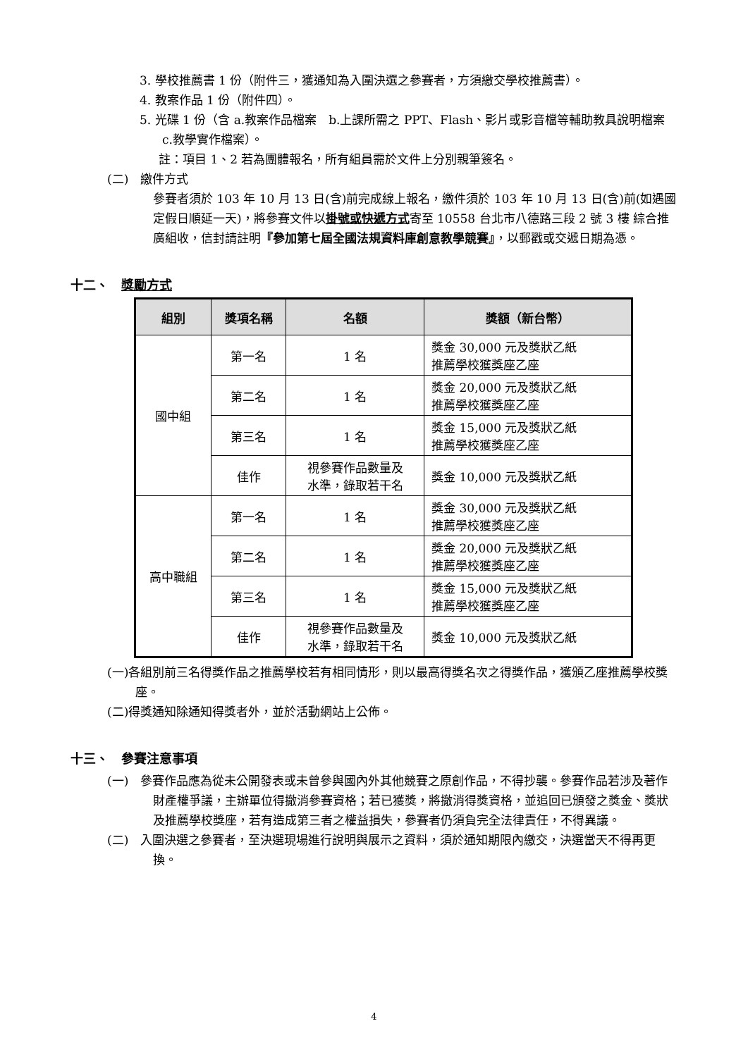3. 學校推薦書 1 份（附件三，獲通知為入圍決選之參賽者，方須繳交學校推薦書）。
4. 教案作品 1 份（附件四）。
5. 光碟 1 份（含 a.教案作品檔案　b.上課所需之 PPT、Flash、影片或影音檔等輔助教具說明檔案　c.教學實作檔案）。
註：項目 1、2 若為團體報名，所有組員需於文件上分別親筆簽名。
(二)　繳件方式
參賽者須於 103 年 10 月 13 日(含)前完成線上報名，繳件須於 103 年 10 月 13 日(含)前(如遇國定假日順延一天)，將參賽文件以掛號或快遞方式寄至 10558 台北市八德路三段 2 號 3 樓 綜合推廣組收，信封請註明『參加第七屆全國法規資料庫創意教學競賽』，以郵戳或交遞日期為憑。
十二、　獎勵方式
| 組別 | 獎項名稱 | 名額 | 獎額（新台幣） |
| --- | --- | --- | --- |
| 國中組 | 第一名 | 1 名 | 獎金 30,000 元及獎狀乙紙 推薦學校獲獎座乙座 |
| | 第二名 | 1 名 | 獎金 20,000 元及獎狀乙紙 推薦學校獲獎座乙座 |
| | 第三名 | 1 名 | 獎金 15,000 元及獎狀乙紙 推薦學校獲獎座乙座 |
| | 佳作 | 視參賽作品數量及 水準，錄取若干名 | 獎金 10,000 元及獎狀乙紙 |
| 高中職組 | 第一名 | 1 名 | 獎金 30,000 元及獎狀乙紙 推薦學校獲獎座乙座 |
| | 第二名 | 1 名 | 獎金 20,000 元及獎狀乙紙 推薦學校獲獎座乙座 |
| | 第三名 | 1 名 | 獎金 15,000 元及獎狀乙紙 推薦學校獲獎座乙座 |
| | 佳作 | 視參賽作品數量及 水準，錄取若干名 | 獎金 10,000 元及獎狀乙紙 |
(一)各組別前三名得獎作品之推薦學校若有相同情形，則以最高得獎名次之得獎作品，獲頒乙座推薦學校獎座。
(二)得獎通知除通知得獎者外，並於活動網站上公佈。
十三、　參賽注意事項
(一)　參賽作品應為從未公開發表或未曾參與國內外其他競賽之原創作品，不得抄襲。參賽作品若涉及著作財產權爭議，主辦單位得撤消參賽資格；若已獲獎，將撤消得獎資格，並追回已頒發之獎金、獎狀及推薦學校獎座，若有造成第三者之權益損失，參賽者仍須負完全法律責任，不得異議。
(二)　入圍決選之參賽者，至決選現場進行說明與展示之資料，須於通知期限內繳交，決選當天不得再更換。
4